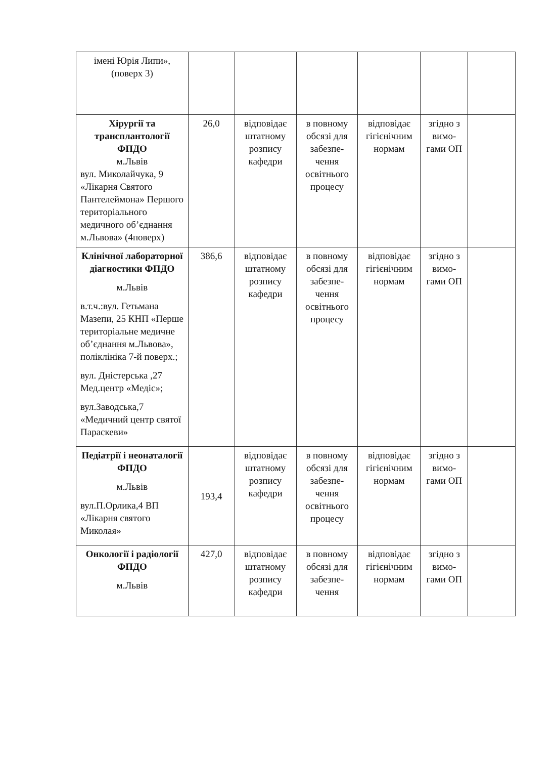| імені Юрія Липи», (поверх 3) | | | | | | |
| Хірургії та трансплантології ФПДО м.Львів вул. Миколайчука, 9 «Лікарня Святого Пантелеймона» Першого територіального медичного об’єднання м.Львова» (4поверх) | 26,0 | відповідає штатному розпису кафедри | в повному обсязі для забезпе-чення освітнього процесу | відповідає гігієнічним нормам | згідно з вимо-гами ОП | |
| Клінічної лабораторної діагностики ФПДО м.Львів в.т.ч.:вул. Гетьмана Мазепи, 25 КНП «Перше територіальне медичне об’єднання м.Львова», поліклініка 7-й поверх.; вул. Дністерська ,27 Мед.центр «Медіс»; вул.Заводська,7 «Медичний центр святої Параскеви» | 386,6 | відповідає штатному розпису кафедри | в повному обсязі для забезпе-чення освітнього процесу | відповідає гігієнічним нормам | згідно з вимо-гами ОП | |
| Педіатрії і неонаталогії ФПДО м.Львів вул.П.Орлика,4 ВП «Лікарня святого Миколая» | 193,4 | відповідає штатному розпису кафедри | в повному обсязі для забезпе-чення освітнього процесу | відповідає гігієнічним нормам | згідно з вимо-гами ОП | |
| Онкології і радіології ФПДО м.Львів | 427,0 | відповідає штатному розпису кафедри | в повному обсязі для забезпе-чення | відповідає гігієнічним нормам | згідно з вимо-гами ОП | |